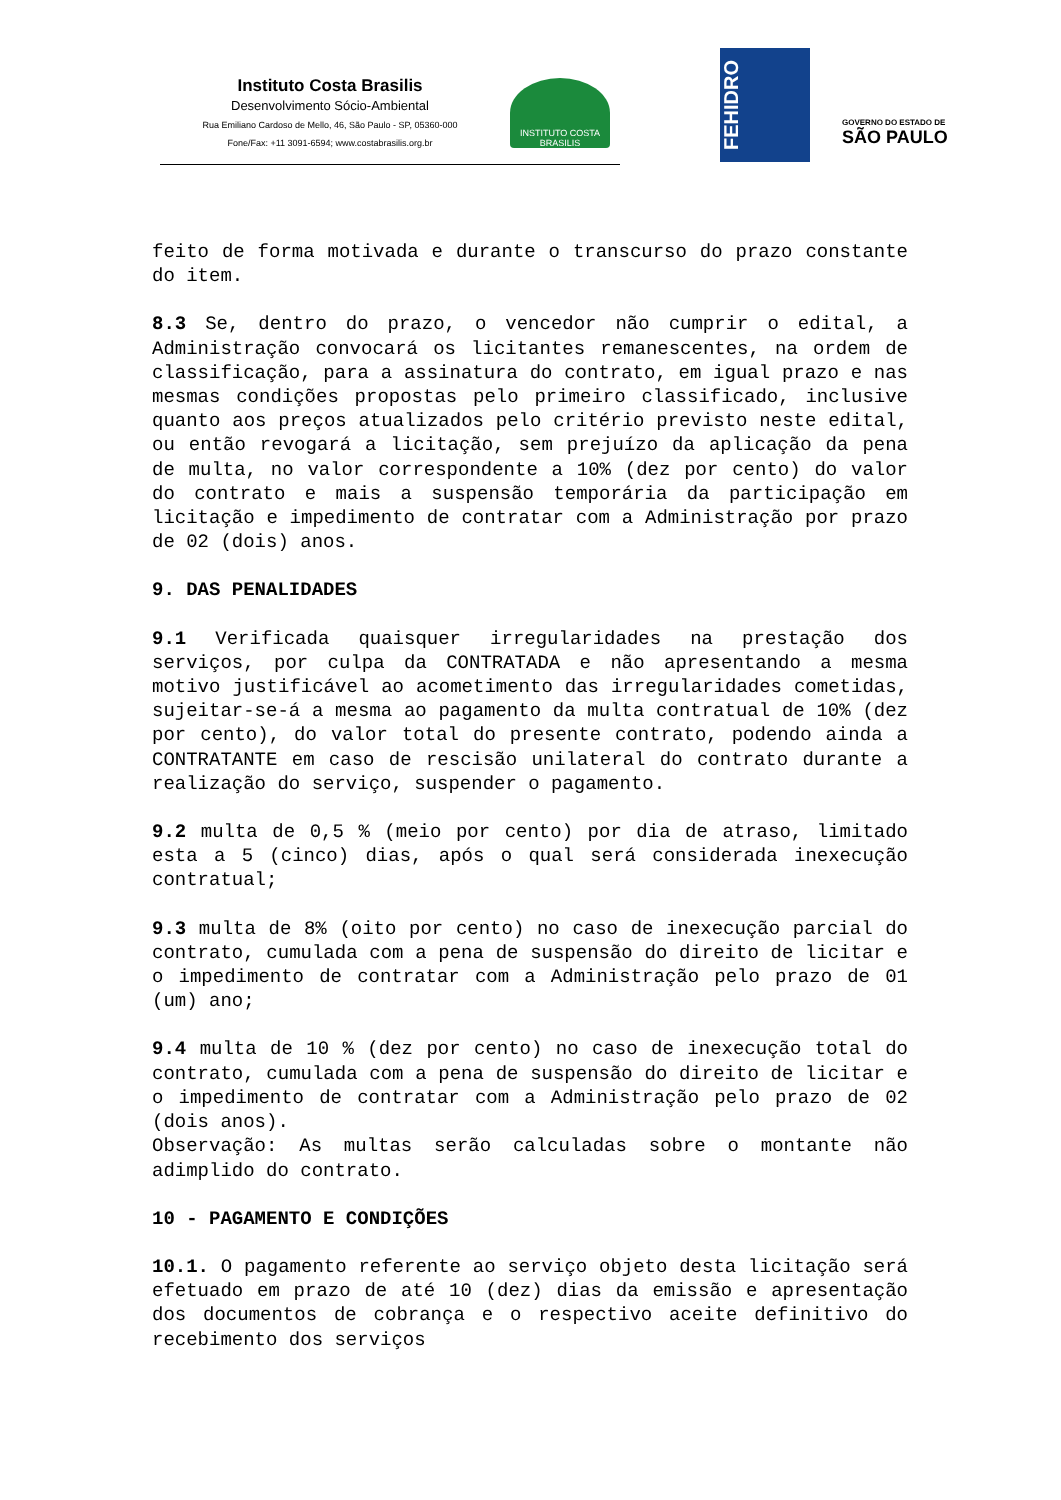Instituto Costa Brasilis
Desenvolvimento Sócio-Ambiental
Rua Emiliano Cardoso de Mello, 46, São Paulo - SP, 05360-000
Fone/Fax: +11 3091-6594; www.costabrasilis.org.br
INSTITUTO COSTA BRASILIS
FEHIDRO
GOVERNO DO ESTADO DE
SÃO PAULO
feito de forma motivada e durante o transcurso do prazo constante do item.
8.3 Se, dentro do prazo, o vencedor não cumprir o edital, a Administração convocará os licitantes remanescentes, na ordem de classificação, para a assinatura do contrato, em igual prazo e nas mesmas condições propostas pelo primeiro classificado, inclusive quanto aos preços atualizados pelo critério previsto neste edital, ou então revogará a licitação, sem prejuízo da aplicação da pena de multa, no valor correspondente a 10% (dez por cento) do valor do contrato e mais a suspensão temporária da participação em licitação e impedimento de contratar com a Administração por prazo de 02 (dois) anos.
9. DAS PENALIDADES
9.1 Verificada quaisquer irregularidades na prestação dos serviços, por culpa da CONTRATADA e não apresentando a mesma motivo justificável ao acometimento das irregularidades cometidas, sujeitar-se-á a mesma ao pagamento da multa contratual de 10% (dez por cento), do valor total do presente contrato, podendo ainda a CONTRATANTE em caso de rescisão unilateral do contrato durante a realização do serviço, suspender o pagamento.
9.2 multa de 0,5 % (meio por cento) por dia de atraso, limitado esta a 5 (cinco) dias, após o qual será considerada inexecução contratual;
9.3 multa de 8% (oito por cento) no caso de inexecução parcial do contrato, cumulada com a pena de suspensão do direito de licitar e o impedimento de contratar com a Administração pelo prazo de 01 (um) ano;
9.4 multa de 10 % (dez por cento) no caso de inexecução total do contrato, cumulada com a pena de suspensão do direito de licitar e o impedimento de contratar com a Administração pelo prazo de 02 (dois anos).
Observação: As multas serão calculadas sobre o montante não adimplido do contrato.
10 - PAGAMENTO E CONDIÇÕES
10.1. O pagamento referente ao serviço objeto desta licitação será efetuado em prazo de até 10 (dez) dias da emissão e apresentação dos documentos de cobrança e o respectivo aceite definitivo do recebimento dos serviços